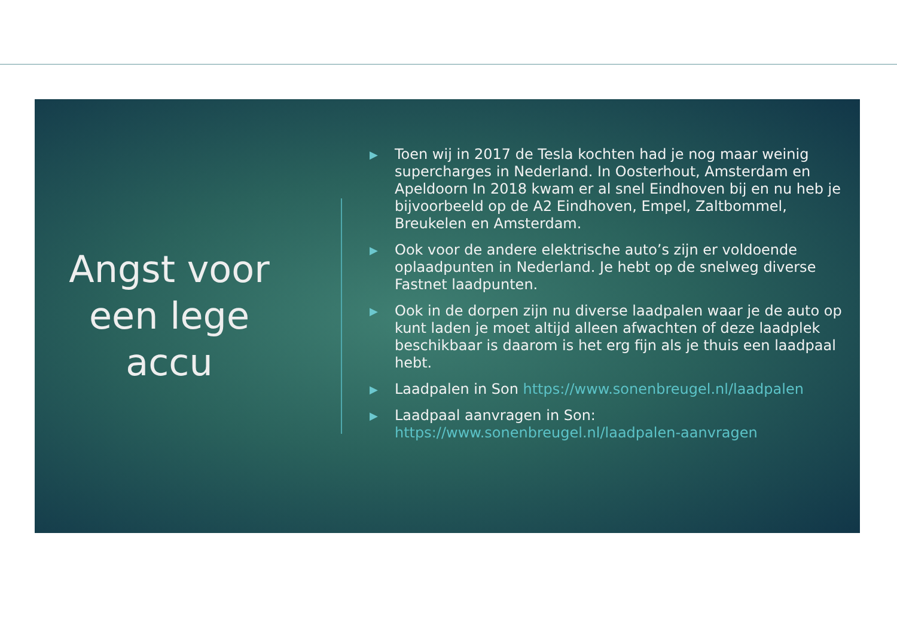Angst voor
een lege
accu
▶ Toen wij in 2017 de Tesla kochten had je nog maar weinig supercharges in Nederland. In Oosterhout, Amsterdam en Apeldoorn In 2018 kwam er al snel Eindhoven bij en nu heb je bijvoorbeeld op de A2 Eindhoven, Empel, Zaltbommel, Breukelen en Amsterdam.
▶ Ook voor de andere elektrische auto’s zijn er voldoende oplaadpunten in Nederland. Je hebt op de snelweg diverse Fastnet laadpunten.
▶ Ook in de dorpen zijn nu diverse laadpalen waar je de auto op kunt laden je moet altijd alleen afwachten of deze laadplek beschikbaar is daarom is het erg fijn als je thuis een laadpaal hebt.
▶ Laadpalen in Son https://www.sonenbreugel.nl/laadpalen
▶ Laadpaal aanvragen in Son: https://www.sonenbreugel.nl/laadpalen-aanvragen